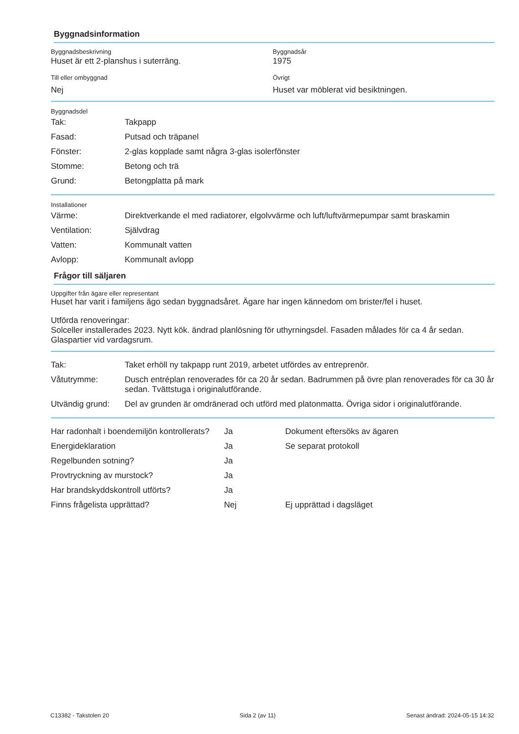Byggnadsinformation
Byggnadsbeskrivning
Huset är ett 2-planshus i suterräng.
Byggnadsår
1975
Till eller ombyggnad
Nej
Övrigt
Huset var möblerat vid besiktningen.
Byggnadsdel
| Tak: | Takpapp |
| Fasad: | Putsad och träpanel |
| Fönster: | 2-glas kopplade samt några 3-glas isolerfönster |
| Stomme: | Betong och trä |
| Grund: | Betongplatta på mark |
Installationer
| Värme: | Direktverkande el med radiatorer, elgolvvärme och luft/luftvärmepumpar samt braskamin |
| Ventilation: | Självdrag |
| Vatten: | Kommunalt vatten |
| Avlopp: | Kommunalt avlopp |
Frågor till säljaren
Uppgifter från ägare eller representant
Huset har varit i familjens ägo sedan byggnadsåret. Ägare har ingen kännedom om brister/fel i huset.
Utförda renoveringar:
Solceller installerades 2023. Nytt kök. ändrad planlösning för uthyrningsdel. Fasaden målades för ca 4 år sedan. Glaspartier vid vardagsrum.
| Tak: | Taket erhöll ny takpapp runt 2019, arbetet utfördes av entreprenör. |
| Våtutrymme: | Dusch entréplan renoverades för ca 20 år sedan. Badrummen på övre plan renoverades för ca 30 år sedan. Tvättstuga i originalutförande. |
| Utvändig grund: | Del av grunden är omdränerad och utförd med platonmatta. Övriga sidor i originalutförande. |
| Har radonhalt i boendemiljön kontrollerats? | Ja | Dokument eftersöks av ägaren |
| Energideklaration | Ja | Se separat protokoll |
| Regelbunden sotning? | Ja | |
| Provtryckning av murstock? | Ja | |
| Har brandskyddskontroll utförts? | Ja | |
| Finns frågelista upprättad? | Nej | Ej upprättad i dagsläget |
C13382 - Takstolen 20 Sida 2 (av 11) Senast ändrad: 2024-05-15 14:32